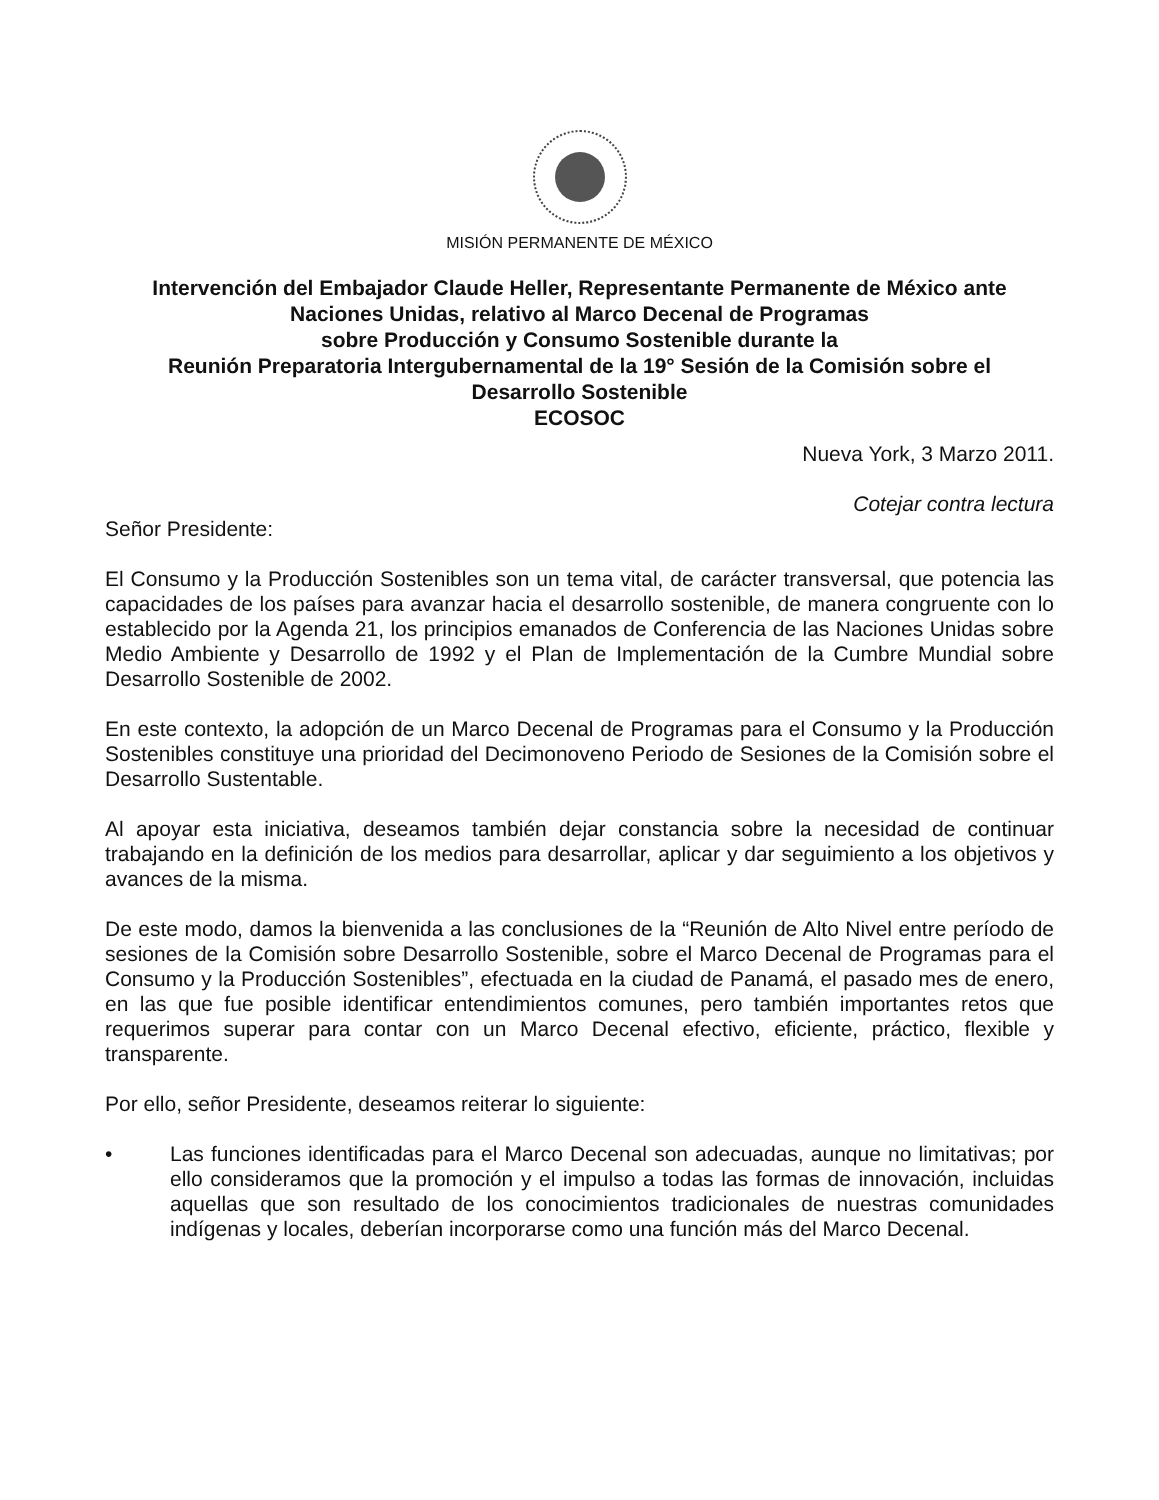MISIÓN PERMANENTE DE MÉXICO
Intervención del Embajador Claude Heller, Representante Permanente de México ante
Naciones Unidas, relativo al Marco Decenal de Programas
sobre Producción y Consumo Sostenible durante la
Reunión Preparatoria Intergubernamental de la 19° Sesión de la Comisión sobre el
Desarrollo Sostenible
ECOSOC
Nueva York, 3 Marzo 2011.
Cotejar contra lectura
Señor Presidente:
El Consumo y la Producción Sostenibles son un tema vital, de carácter transversal, que potencia las capacidades de los países para avanzar hacia el desarrollo sostenible, de manera congruente con lo establecido por la Agenda 21, los principios emanados de Conferencia de las Naciones Unidas sobre Medio Ambiente y Desarrollo de 1992 y el Plan de Implementación de la Cumbre Mundial sobre Desarrollo Sostenible de 2002.
En este contexto, la adopción de un Marco Decenal de Programas para el Consumo y la Producción Sostenibles constituye una prioridad del Decimonoveno Periodo de Sesiones de la Comisión sobre el Desarrollo Sustentable.
Al apoyar esta iniciativa, deseamos también dejar constancia sobre la necesidad de continuar trabajando en la definición de los medios para desarrollar, aplicar y dar seguimiento a los objetivos y avances de la misma.
De este modo, damos la bienvenida a las conclusiones de la “Reunión de Alto Nivel entre período de sesiones de la Comisión sobre Desarrollo Sostenible, sobre el Marco Decenal de Programas para el Consumo y la Producción Sostenibles”, efectuada en la ciudad de Panamá, el pasado mes de enero, en las que fue posible identificar entendimientos comunes, pero también importantes retos que requerimos superar para contar con un Marco Decenal efectivo, eficiente, práctico, flexible y transparente.
Por ello, señor Presidente, deseamos reiterar lo siguiente:
• Las funciones identificadas para el Marco Decenal son adecuadas, aunque no limitativas; por ello consideramos que la promoción y el impulso a todas las formas de innovación, incluidas aquellas que son resultado de los conocimientos tradicionales de nuestras comunidades indígenas y locales, deberían incorporarse como una función más del Marco Decenal.